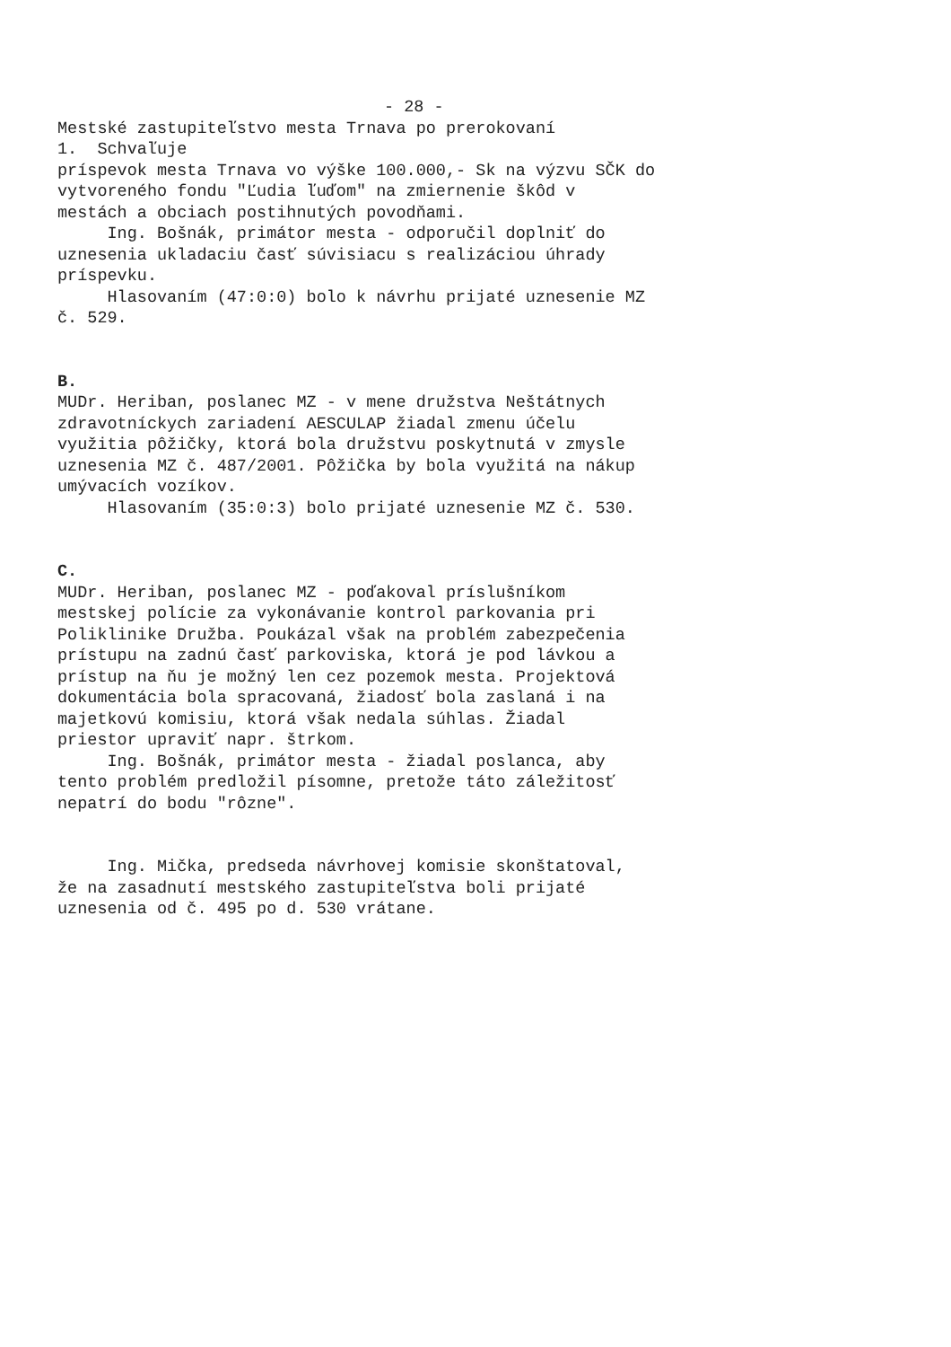- 28 -
Mestské zastupiteľstvo mesta Trnava po prerokovaní
1. Schvaľuje
príspevok mesta Trnava vo výške 100.000,- Sk na výzvu SČK do
vytvoreného fondu "Ľudia ľuďom" na zmiernenie škôd v
mestách a obciach postihnutých povodňami.
Ing. Bošnák, primátor mesta - odporučil doplniť do
uznesenia ukladaciu časť súvisiacu s realizáciou úhrady
príspevku.
Hlasovaním (47:0:0) bolo k návrhu prijaté uznesenie MZ
č. 529.
B.
MUDr. Heriban, poslanec MZ - v mene družstva Neštátnych
zdravotníckych zariadení AESCULAP žiadal zmenu účelu
využitia pôžičky, ktorá bola družstvu poskytnutá v zmysle
uznesenia MZ č. 487/2001. Pôžička by bola využitá na nákup
umývacích vozíkov.
Hlasovaním (35:0:3) bolo prijaté uznesenie MZ č. 530.
C.
MUDr. Heriban, poslanec MZ - poďakoval príslušníkom
mestskej polície za vykonávanie kontrol parkovania pri
Poliklinike Družba. Poukázal však na problém zabezpečenia
prístupu na zadnú časť parkoviska, ktorá je pod lávkou a
prístup na ňu je možný len cez pozemok mesta. Projektová
dokumentácia bola spracovaná, žiadosť bola zaslaná i na
majetkovú komisiu, ktorá však nedala súhlas. Žiadal
priestor upraviť napr. štrkom.
Ing. Bošnák, primátor mesta - žiadal poslanca, aby
tento problém predložil písomne, pretože táto záležitosť
nepatrí do bodu "rôzne".
Ing. Mička, predseda návrhovej komisie skonštatoval,
že na zasadnutí mestského zastupiteľstva boli prijaté
uznesenia od č. 495 po d. 530 vrátane.